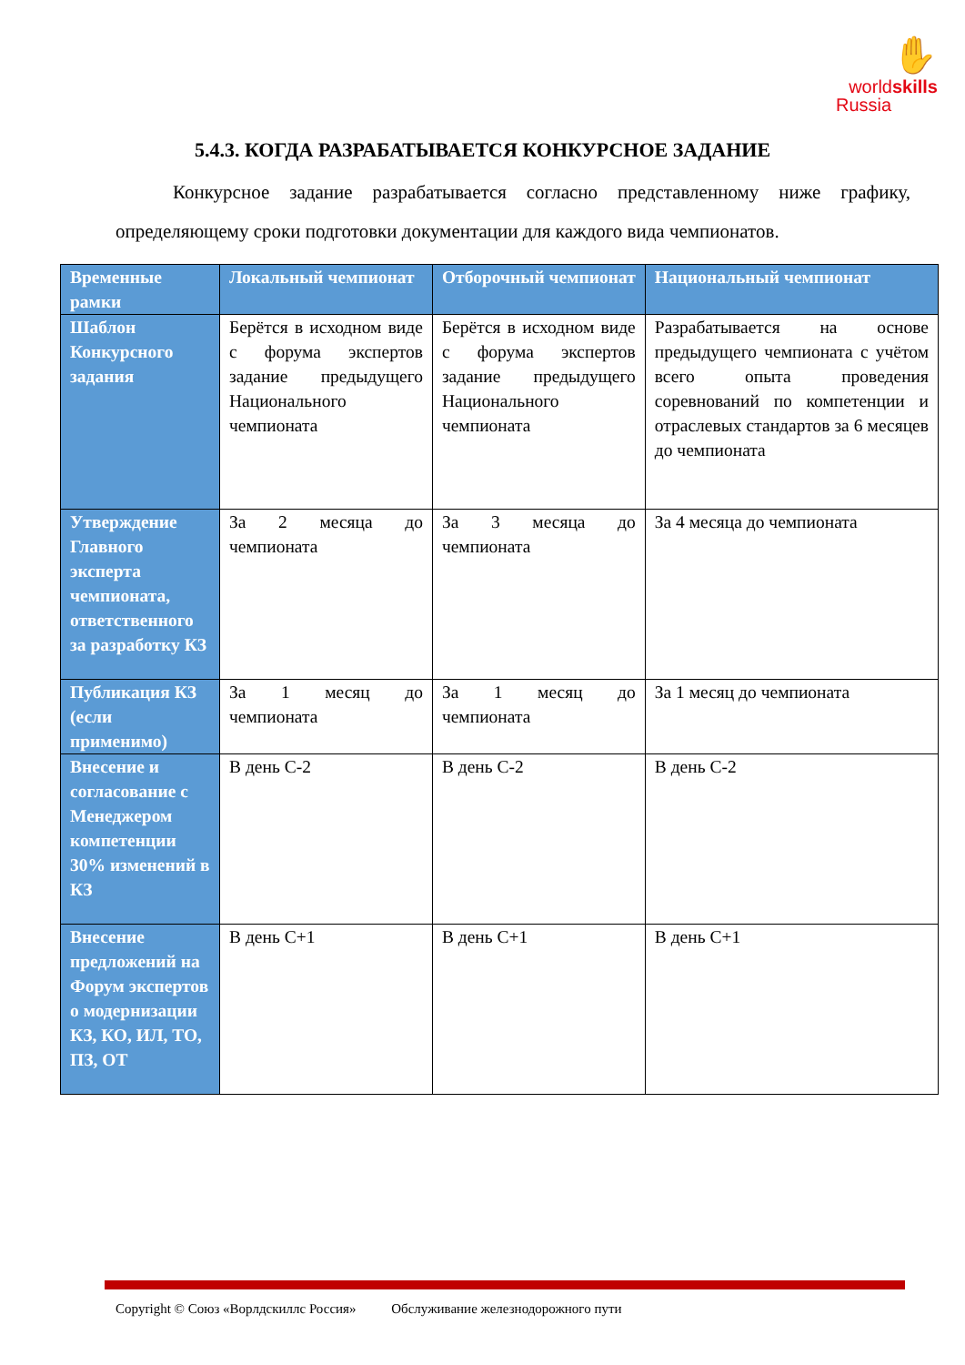✋
worldskills
Russia
5.4.3. КОГДА РАЗРАБАТЫВАЕТСЯ КОНКУРСНОЕ ЗАДАНИЕ
Конкурсное задание разрабатывается согласно представленному ниже графику, определяющему сроки подготовки документации для каждого вида чемпионатов.
| Временные рамки | Локальный чемпионат | Отборочный чемпионат | Национальный чемпионат |
| --- | --- | --- | --- |
| Шаблон Конкурсного задания | Берётся в исходном виде с форума экспертов задание предыдущего Национального чемпионата | Берётся в исходном виде с форума экспертов задание предыдущего Национального чемпионата | Разрабатывается на основе предыдущего чемпионата с учётом всего опыта проведения соревнований по компетенции и отраслевых стандартов за 6 месяцев до чемпионата |
| Утверждение Главного эксперта чемпионата, ответственного за разработку КЗ | За 2 месяца до чемпионата | За 3 месяца до чемпионата | За 4 месяца до чемпионата |
| Публикация КЗ (если применимо) | За 1 месяц до чемпионата | За 1 месяц до чемпионата | За 1 месяц до чемпионата |
| Внесение и согласование с Менеджером компетенции 30% изменений в КЗ | В день С-2 | В день С-2 | В день С-2 |
| Внесение предложений на Форум экспертов о модернизации КЗ, КО, ИЛ, ТО, ПЗ, ОТ | В день С+1 | В день С+1 | В день С+1 |
Copyright © Союз «Ворлдскиллс Россия» Обслуживание железнодорожного пути